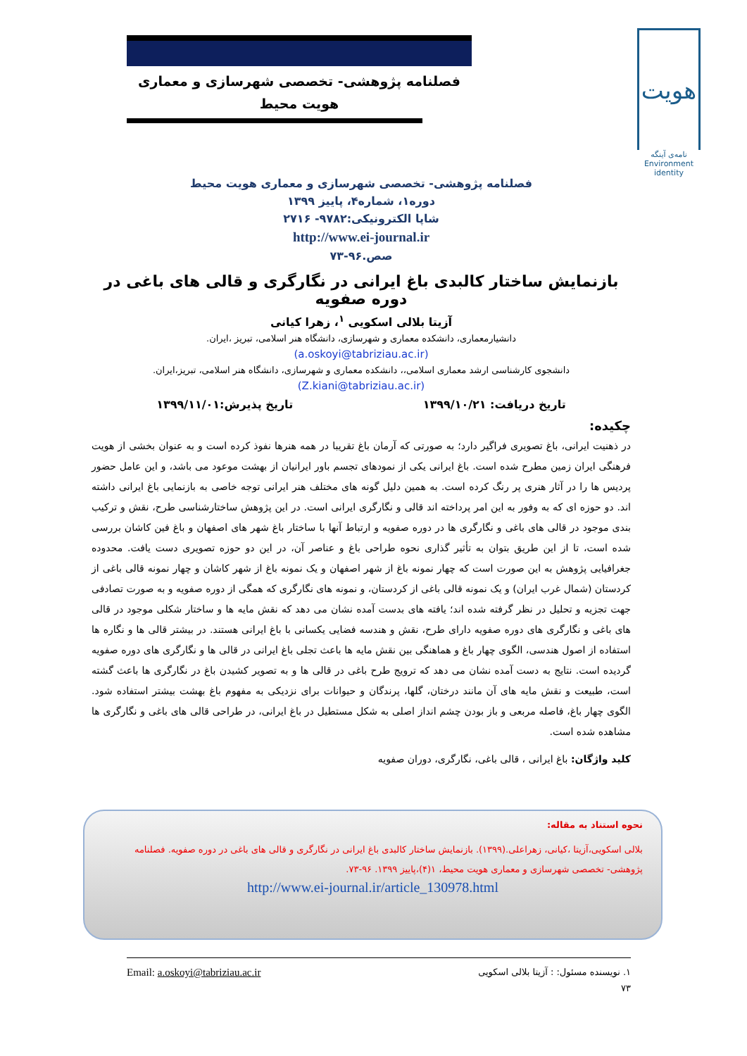فصلنامه پژوهشی- تخصصی شهرسازی و معماری
هویت محیط
هویت
نامه‌ی آینگه
Environment
identity
فصلنامه پژوهشی- تخصصی شهرسازی و معماری هویت محیط
دوره۱، شماره۴، پاییز ۱۳۹۹
شاپا الکترونیکی:۹۷۸۲- ۲۷۱۶
http://www.ei-journal.ir
صص.۹۶-۷۳
بازنمایش ساختار کالبدی باغ ایرانی در نگارگری و قالی های باغی در دوره صفویه
آزیتا بلالی اسکویی <sup>۱</sup>، زهرا کیانی
دانشیارمعماری، دانشکده معماری و شهرسازی، دانشگاه هنر اسلامی، تبریز ،ایران.
(a.oskoyi@tabriziau.ac.ir)
دانشجوی کارشناسی ارشد معماری اسلامی،، دانشکده معماری و شهرسازی، دانشگاه هنر اسلامی، تبریز،ایران.
(Z.kiani@tabriziau.ac.ir)
تاریخ دریافت: ۱۳۹۹/۱۰/۲۱ تاریخ پذیرش:۱۳۹۹/۱۱/۰۱
چکیده:
در ذهنیت ایرانی، باغ تصویری فراگیر دارد؛ به صورتی که آرمان باغ تقریبا در همه هنرها نفوذ کرده است و به عنوان بخشی از هویت فرهنگی ایران زمین مطرح شده است. باغ ایرانی یکی از نمودهای تجسم باور ایرانیان از بهشت موعود می باشد، و این عامل حضور پردیس ها را در آثار هنری پر رنگ کرده است. به همین دلیل گونه های مختلف هنر ایرانی توجه خاصی به بازنمایی باغ ایرانی داشته اند. دو حوزه ای که به وفور به این امر پرداخته اند قالی و نگارگری ایرانی است. در این پژوهش ساختارشناسی طرح، نقش و ترکیب بندی موجود در قالی های باغی و نگارگری ها در دوره صفویه و ارتباط آنها با ساختار باغ شهر های اصفهان و باغ فین کاشان بررسی شده است، تا از این طریق بتوان به تأثیر گذاری نحوه طراحی باغ و عناصر آن، در این دو حوزه تصویری دست یافت. محدوده جغرافیایی پژوهش به این صورت است که چهار نمونه باغ از شهر اصفهان و یک نمونه باغ از شهر کاشان و چهار نمونه قالی باغی از کردستان (شمال غرب ایران) و یک نمونه قالی باغی از کردستان، و نمونه های نگارگری که همگی از دوره صفویه و به صورت تصادفی جهت تجزیه و تحلیل در نظر گرفته شده اند؛ یافته های بدست آمده نشان می دهد که نقش مایه ها و ساختار شکلی موجود در قالی های باغی و نگارگری های دوره صفویه دارای طرح، نقش و هندسه فضایی یکسانی با باغ ایرانی هستند. در بیشتر قالی ها و نگاره ها استفاده از اصول هندسی، الگوی چهار باغ و هماهنگی بین نقش مایه ها باعث تجلی باغ ایرانی در قالی ها و نگارگری های دوره صفویه گردیده است. نتایج به دست آمده نشان می دهد که ترویج طرح باغی در قالی ها و به تصویر کشیدن باغ در نگارگری ها باعث گشته است، طبیعت و نقش مایه های آن مانند درختان، گلها، پرندگان و حیوانات برای نزدیکی به مفهوم باغ بهشت بیشتر استفاده شود. الگوی چهار باغ، فاصله مربعی و باز بودن چشم انداز اصلی به شکل مستطیل در باغ ایرانی، در طراحی قالی های باغی و نگارگری ها مشاهده شده است.
کلید واژگان: باغ ایرانی ، قالی باغی، نگارگری، دوران صفویه
نحوه استناد به مقاله:
بلالی اسکویی،آزیتا ،کیانی، زهراعلی.(۱۳۹۹). بازنمایش ساختار کالبدی باغ ایرانی در نگارگری و قالی های باغی در دوره صفویه. فصلنامه پژوهشی- تخصصی شهرسازی و معماری هویت محیط، ۱(۴)،پاییز ۱۳۹۹. ۹۶-۷۳.
http://www.ei-journal.ir/article_130978.html
۱. نویسنده مسئول: : آزیتا بلالی اسکویی Email: a.oskoyi@tabriziau.ac.ir
۷۳